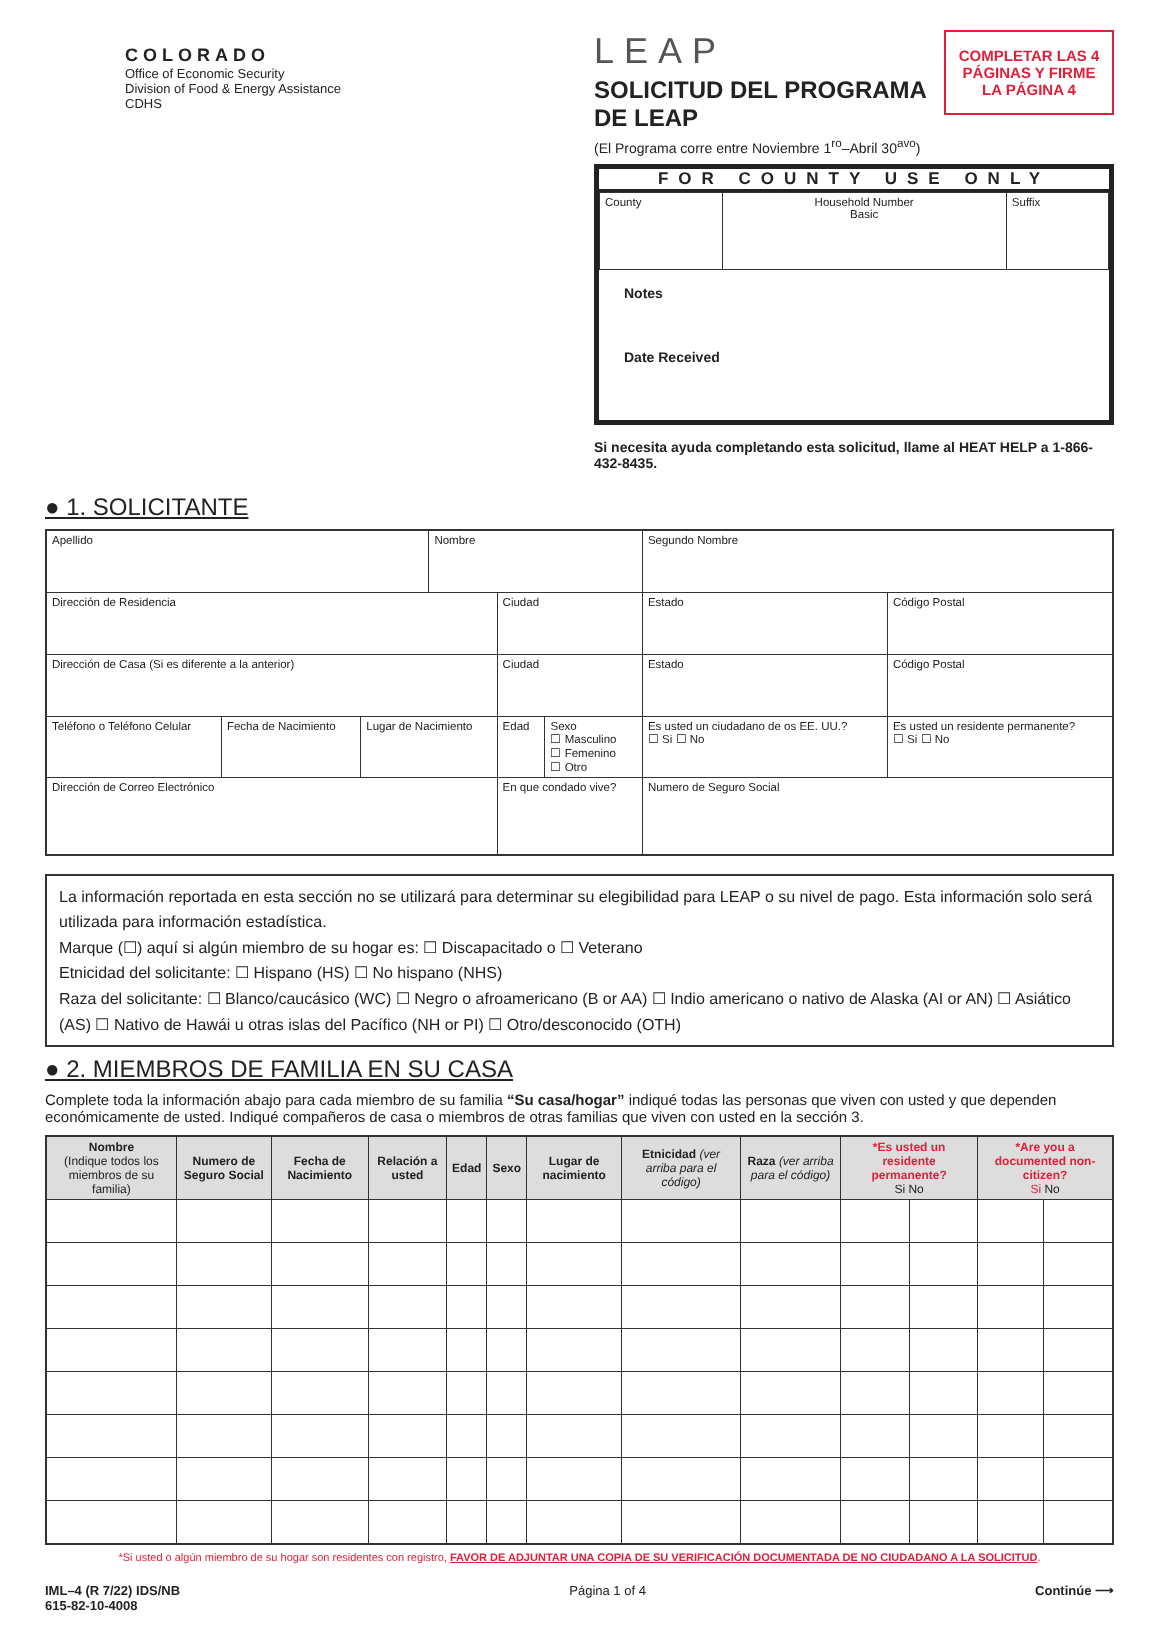COLORADO
Office of Economic Security
Division of Food & Energy Assistance
CDHS
COMPLETAR LAS 4 PÁGINAS Y FIRME LA PÁGINA 4
LEAP
SOLICITUD DEL PROGRAMA DE LEAP
(El Programa corre entre Noviembre 1<sup>ro</sup>–Abril 30<sup>avo</sup>)
FOR COUNTY USE ONLY
| County | Household Number Basic | Suffix |
Notes
Date Received
Si necesita ayuda completando esta solicitud, llame al HEAT HELP a 1-866-432-8435.
● 1. SOLICITANTE
| Apellido | | | Nombre | | | Segundo Nombre | |
| Dirección de Residencia | | | | Ciudad | | Estado | Código Postal |
| Dirección de Casa (Si es diferente a la anterior) | | | | Ciudad | | Estado | Código Postal |
| Teléfono o Teléfono Celular | Fecha de Nacimiento | Lugar de Nacimiento | | Edad | Sexo ☐ Masculino ☐ Femenino ☐ Otro | Es usted un ciudadano de os EE. UU.? ☐ Si ☐ No | Es usted un residente permanente? ☐ Si ☐ No |
| Dirección de Correo Electrónico | | | | En que condado vive? | | Numero de Seguro Social | |
La información reportada en esta sección no se utilizará para determinar su elegibilidad para LEAP o su nivel de pago. Esta información solo será utilizada para información estadística.
Marque (☐) aquí si algún miembro de su hogar es: ☐ Discapacitado o ☐ Veterano
Etnicidad del solicitante: ☐ Hispano (HS) ☐ No hispano (NHS)
Raza del solicitante: ☐ Blanco/caucásico (WC) ☐ Negro o afroamericano (B or AA) ☐ Indio americano o nativo de Alaska (AI or AN) ☐ Asiático (AS) ☐ Nativo de Hawái u otras islas del Pacífico (NH or PI) ☐ Otro/desconocido (OTH)
● 2. MIEMBROS DE FAMILIA EN SU CASA
Complete toda la información abajo para cada miembro de su familia “Su casa/hogar” indiqué todas las personas que viven con usted y que dependen económicamente de usted. Indiqué compañeros de casa o miembros de otras familias que viven con usted en la sección 3.
| Nombre (Indique todos los miembros de su familia) | Numero de Seguro Social | Fecha de Nacimiento | Relación a usted | Edad | Sexo | Lugar de nacimiento | Etnicidad (ver arriba para el código) | Raza (ver arriba para el código) | *Es usted un residente permanente? Si No | | *Are you a documented non-citizen? Si No | |
| --- | --- | --- | --- | --- | --- | --- | --- | --- | --- | --- | --- | --- |
*Si usted o algún miembro de su hogar son residentes con registro, FAVOR DE ADJUNTAR UNA COPIA DE SU VERIFICACIÓN DOCUMENTADA DE NO CIUDADANO A LA SOLICITUD.
IML–4 (R 7/22) IDS/NB
615-82-10-4008
Página 1 of 4 Continúe ⟶